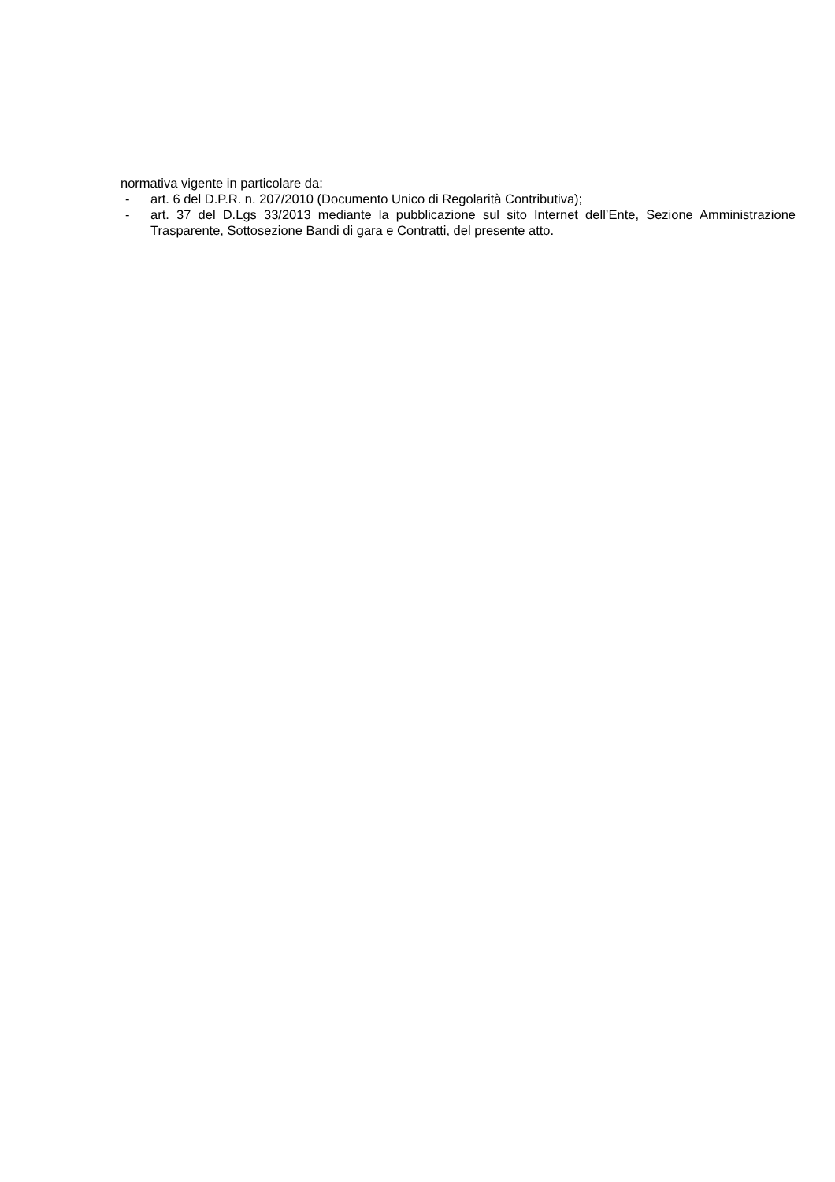normativa vigente in particolare da:
- art. 6 del D.P.R. n. 207/2010 (Documento Unico di Regolarità Contributiva);
- art. 37 del D.Lgs 33/2013 mediante la pubblicazione sul sito Internet dell’Ente, Sezione Amministrazione Trasparente, Sottosezione Bandi di gara e Contratti, del presente atto.